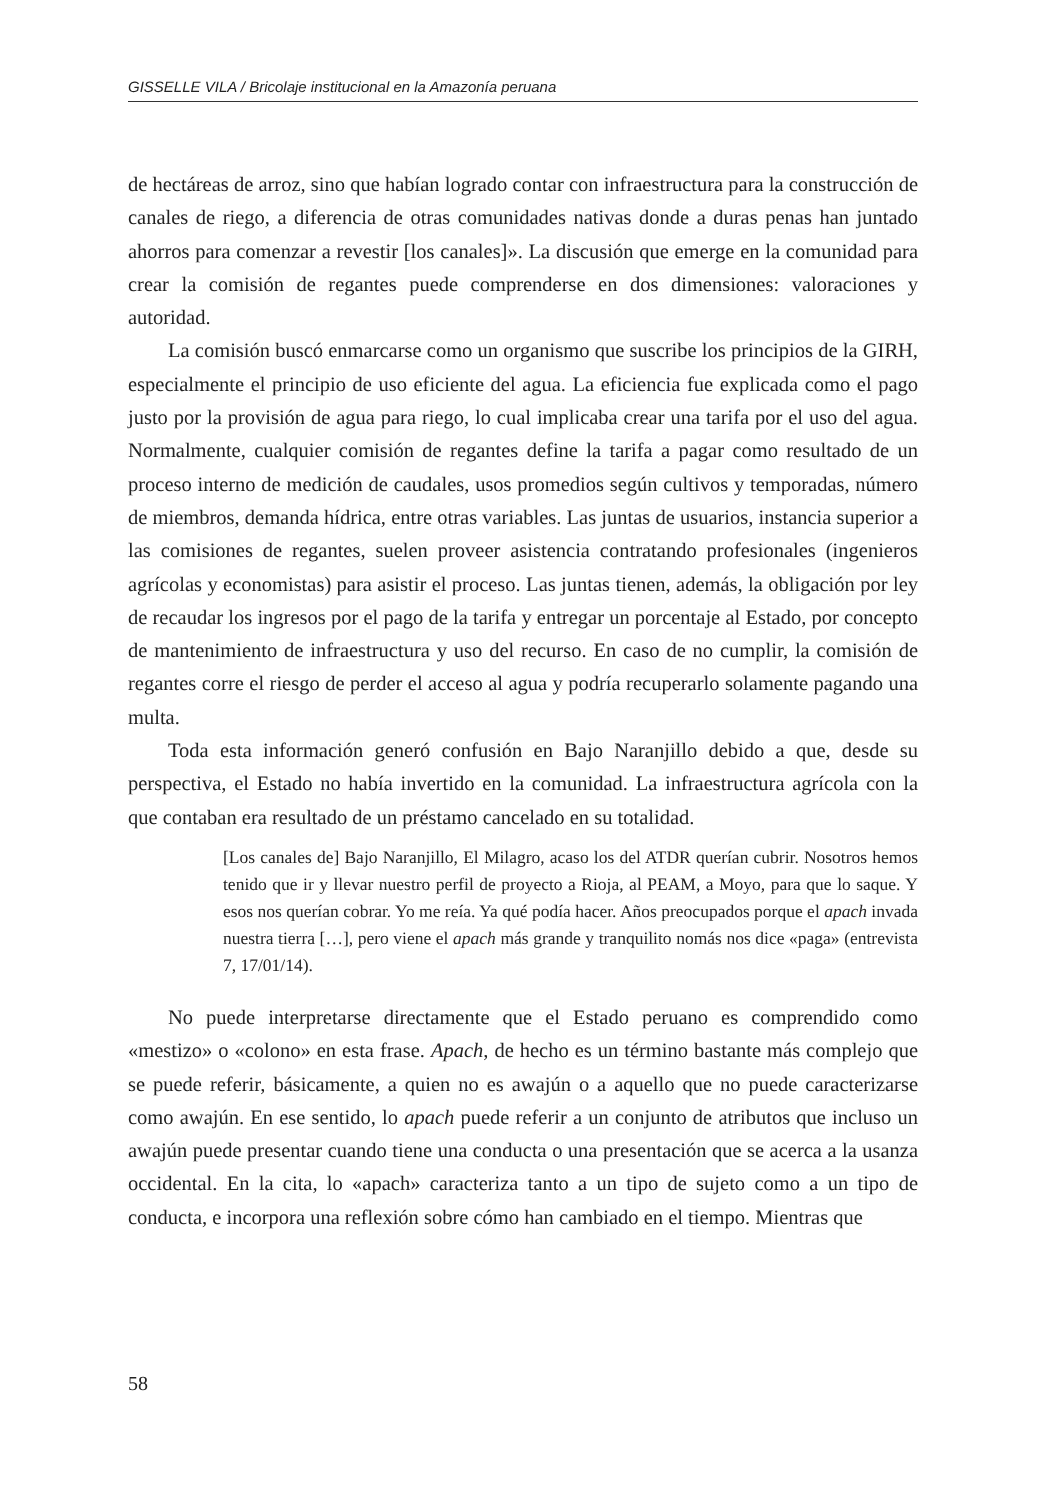GISSELLE VILA / Bricolaje institucional en la Amazonía peruana
de hectáreas de arroz, sino que habían logrado contar con infraestructura para la construcción de canales de riego, a diferencia de otras comunidades nativas donde a duras penas han juntado ahorros para comenzar a revestir [los canales]». La discusión que emerge en la comunidad para crear la comisión de regantes puede comprenderse en dos dimensiones: valoraciones y autoridad.
La comisión buscó enmarcarse como un organismo que suscribe los principios de la GIRH, especialmente el principio de uso eficiente del agua. La eficiencia fue explicada como el pago justo por la provisión de agua para riego, lo cual implicaba crear una tarifa por el uso del agua. Normalmente, cualquier comisión de regantes define la tarifa a pagar como resultado de un proceso interno de medición de caudales, usos promedios según cultivos y temporadas, número de miembros, demanda hídrica, entre otras variables. Las juntas de usuarios, instancia superior a las comisiones de regantes, suelen proveer asistencia contratando profesionales (ingenieros agrícolas y economistas) para asistir el proceso. Las juntas tienen, además, la obligación por ley de recaudar los ingresos por el pago de la tarifa y entregar un porcentaje al Estado, por concepto de mantenimiento de infraestructura y uso del recurso. En caso de no cumplir, la comisión de regantes corre el riesgo de perder el acceso al agua y podría recuperarlo solamente pagando una multa.
Toda esta información generó confusión en Bajo Naranjillo debido a que, desde su perspectiva, el Estado no había invertido en la comunidad. La infraestructura agrícola con la que contaban era resultado de un préstamo cancelado en su totalidad.
[Los canales de] Bajo Naranjillo, El Milagro, acaso los del ATDR querían cubrir. Nosotros hemos tenido que ir y llevar nuestro perfil de proyecto a Rioja, al PEAM, a Moyo, para que lo saque. Y esos nos querían cobrar. Yo me reía. Ya qué podía hacer. Años preocupados porque el apach invada nuestra tierra […], pero viene el apach más grande y tranquilito nomás nos dice «paga» (entrevista 7, 17/01/14).
No puede interpretarse directamente que el Estado peruano es comprendido como «mestizo» o «colono» en esta frase. Apach, de hecho es un término bastante más complejo que se puede referir, básicamente, a quien no es awajún o a aquello que no puede caracterizarse como awajún. En ese sentido, lo apach puede referir a un conjunto de atributos que incluso un awajún puede presentar cuando tiene una conducta o una presentación que se acerca a la usanza occidental. En la cita, lo «apach» caracteriza tanto a un tipo de sujeto como a un tipo de conducta, e incorpora una reflexión sobre cómo han cambiado en el tiempo. Mientras que
58